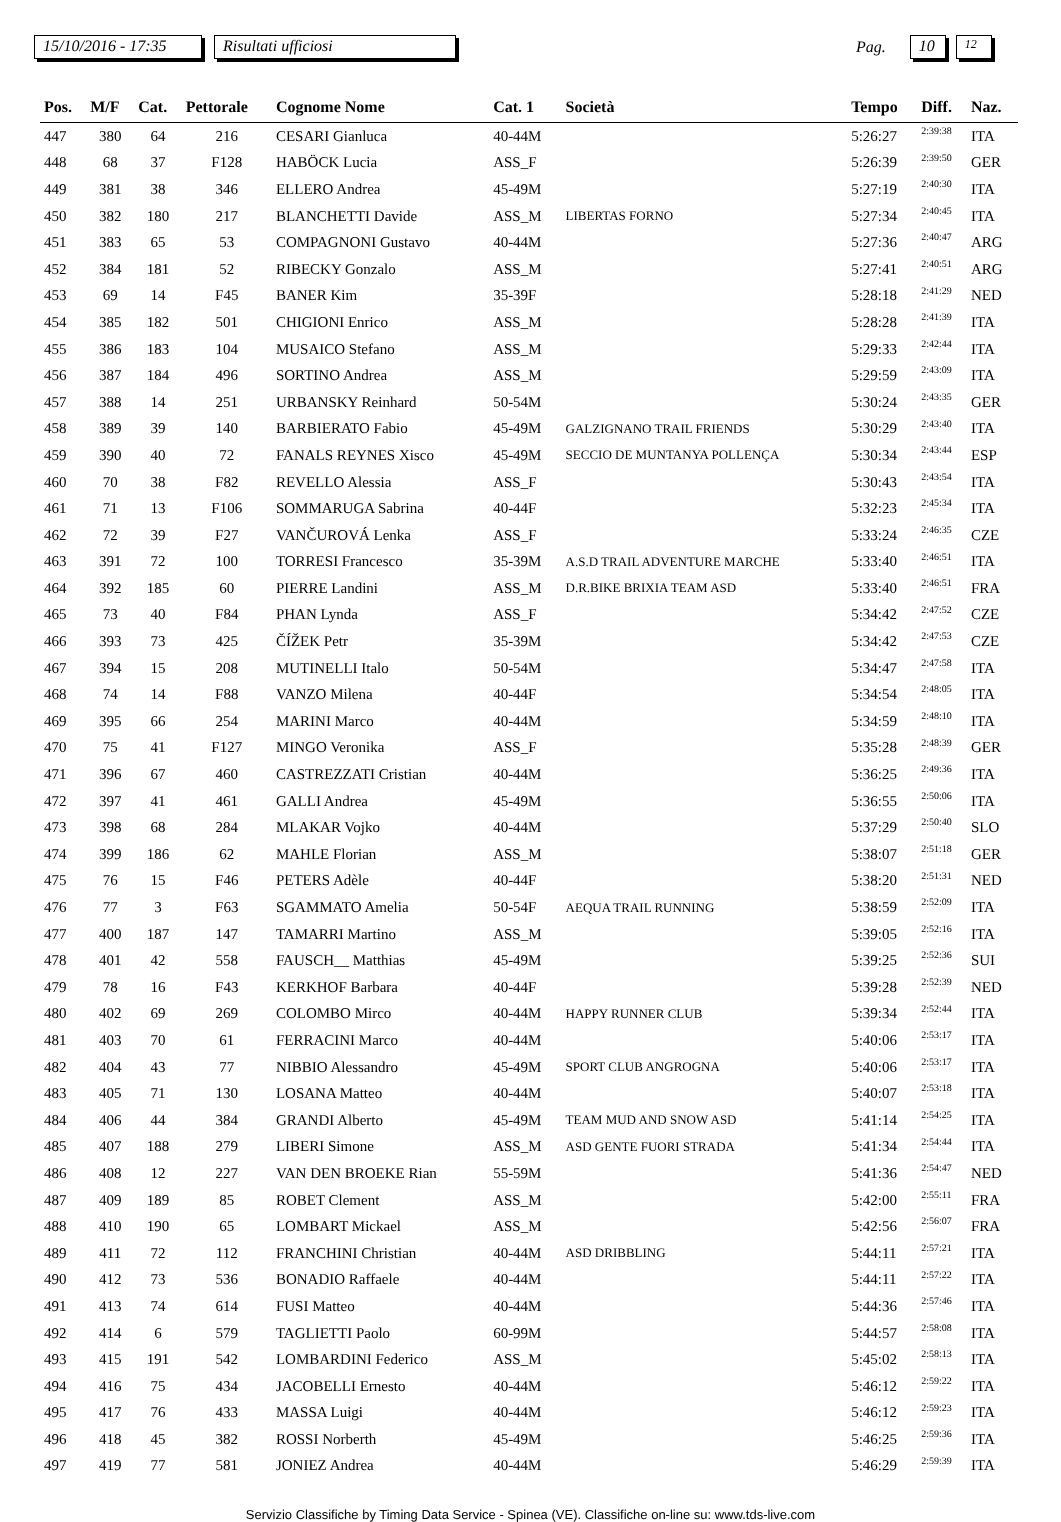15/10/2016 - 17:35 Risultati ufficiosi Pag. 10 12
| Pos. | M/F | Cat. | Pettorale | Cognome Nome | Cat. 1 | Società | Tempo | Diff. | Naz. |
| --- | --- | --- | --- | --- | --- | --- | --- | --- | --- |
| 447 | 380 | 64 | 216 | CESARI Gianluca | 40-44M | | 5:26:27 | 2:39:38 | ITA |
| 448 | 68 | 37 | F128 | HABÖCK Lucia | ASS_F | | 5:26:39 | 2:39:50 | GER |
| 449 | 381 | 38 | 346 | ELLERO Andrea | 45-49M | | 5:27:19 | 2:40:30 | ITA |
| 450 | 382 | 180 | 217 | BLANCHETTI Davide | ASS_M | LIBERTAS FORNO | 5:27:34 | 2:40:45 | ITA |
| 451 | 383 | 65 | 53 | COMPAGNONI Gustavo | 40-44M | | 5:27:36 | 2:40:47 | ARG |
| 452 | 384 | 181 | 52 | RIBECKY Gonzalo | ASS_M | | 5:27:41 | 2:40:51 | ARG |
| 453 | 69 | 14 | F45 | BANER Kim | 35-39F | | 5:28:18 | 2:41:29 | NED |
| 454 | 385 | 182 | 501 | CHIGIONI Enrico | ASS_M | | 5:28:28 | 2:41:39 | ITA |
| 455 | 386 | 183 | 104 | MUSAICO Stefano | ASS_M | | 5:29:33 | 2:42:44 | ITA |
| 456 | 387 | 184 | 496 | SORTINO Andrea | ASS_M | | 5:29:59 | 2:43:09 | ITA |
| 457 | 388 | 14 | 251 | URBANSKY Reinhard | 50-54M | | 5:30:24 | 2:43:35 | GER |
| 458 | 389 | 39 | 140 | BARBIERATO Fabio | 45-49M | GALZIGNANO TRAIL FRIENDS | 5:30:29 | 2:43:40 | ITA |
| 459 | 390 | 40 | 72 | FANALS REYNES Xisco | 45-49M | SECCIO DE MUNTANYA POLLENÇA | 5:30:34 | 2:43:44 | ESP |
| 460 | 70 | 38 | F82 | REVELLO Alessia | ASS_F | | 5:30:43 | 2:43:54 | ITA |
| 461 | 71 | 13 | F106 | SOMMARUGA Sabrina | 40-44F | | 5:32:23 | 2:45:34 | ITA |
| 462 | 72 | 39 | F27 | VANČUROVÁ Lenka | ASS_F | | 5:33:24 | 2:46:35 | CZE |
| 463 | 391 | 72 | 100 | TORRESI Francesco | 35-39M | A.S.D TRAIL ADVENTURE MARCHE | 5:33:40 | 2:46:51 | ITA |
| 464 | 392 | 185 | 60 | PIERRE Landini | ASS_M | D.R.BIKE BRIXIA TEAM ASD | 5:33:40 | 2:46:51 | FRA |
| 465 | 73 | 40 | F84 | PHAN Lynda | ASS_F | | 5:34:42 | 2:47:52 | CZE |
| 466 | 393 | 73 | 425 | ČÍŽEK Petr | 35-39M | | 5:34:42 | 2:47:53 | CZE |
| 467 | 394 | 15 | 208 | MUTINELLI Italo | 50-54M | | 5:34:47 | 2:47:58 | ITA |
| 468 | 74 | 14 | F88 | VANZO Milena | 40-44F | | 5:34:54 | 2:48:05 | ITA |
| 469 | 395 | 66 | 254 | MARINI Marco | 40-44M | | 5:34:59 | 2:48:10 | ITA |
| 470 | 75 | 41 | F127 | MINGO Veronika | ASS_F | | 5:35:28 | 2:48:39 | GER |
| 471 | 396 | 67 | 460 | CASTREZZATI Cristian | 40-44M | | 5:36:25 | 2:49:36 | ITA |
| 472 | 397 | 41 | 461 | GALLI Andrea | 45-49M | | 5:36:55 | 2:50:06 | ITA |
| 473 | 398 | 68 | 284 | MLAKAR Vojko | 40-44M | | 5:37:29 | 2:50:40 | SLO |
| 474 | 399 | 186 | 62 | MAHLE Florian | ASS_M | | 5:38:07 | 2:51:18 | GER |
| 475 | 76 | 15 | F46 | PETERS Adèle | 40-44F | | 5:38:20 | 2:51:31 | NED |
| 476 | 77 | 3 | F63 | SGAMMATO Amelia | 50-54F | AEQUA TRAIL RUNNING | 5:38:59 | 2:52:09 | ITA |
| 477 | 400 | 187 | 147 | TAMARRI Martino | ASS_M | | 5:39:05 | 2:52:16 | ITA |
| 478 | 401 | 42 | 558 | FAUSCH__ Matthias | 45-49M | | 5:39:25 | 2:52:36 | SUI |
| 479 | 78 | 16 | F43 | KERKHOF Barbara | 40-44F | | 5:39:28 | 2:52:39 | NED |
| 480 | 402 | 69 | 269 | COLOMBO Mirco | 40-44M | HAPPY RUNNER CLUB | 5:39:34 | 2:52:44 | ITA |
| 481 | 403 | 70 | 61 | FERRACINI Marco | 40-44M | | 5:40:06 | 2:53:17 | ITA |
| 482 | 404 | 43 | 77 | NIBBIO Alessandro | 45-49M | SPORT CLUB ANGROGNA | 5:40:06 | 2:53:17 | ITA |
| 483 | 405 | 71 | 130 | LOSANA Matteo | 40-44M | | 5:40:07 | 2:53:18 | ITA |
| 484 | 406 | 44 | 384 | GRANDI Alberto | 45-49M | TEAM MUD AND SNOW ASD | 5:41:14 | 2:54:25 | ITA |
| 485 | 407 | 188 | 279 | LIBERI Simone | ASS_M | ASD GENTE FUORI STRADA | 5:41:34 | 2:54:44 | ITA |
| 486 | 408 | 12 | 227 | VAN DEN BROEKE Rian | 55-59M | | 5:41:36 | 2:54:47 | NED |
| 487 | 409 | 189 | 85 | ROBET Clement | ASS_M | | 5:42:00 | 2:55:11 | FRA |
| 488 | 410 | 190 | 65 | LOMBART Mickael | ASS_M | | 5:42:56 | 2:56:07 | FRA |
| 489 | 411 | 72 | 112 | FRANCHINI Christian | 40-44M | ASD DRIBBLING | 5:44:11 | 2:57:21 | ITA |
| 490 | 412 | 73 | 536 | BONADIO Raffaele | 40-44M | | 5:44:11 | 2:57:22 | ITA |
| 491 | 413 | 74 | 614 | FUSI Matteo | 40-44M | | 5:44:36 | 2:57:46 | ITA |
| 492 | 414 | 6 | 579 | TAGLIETTI Paolo | 60-99M | | 5:44:57 | 2:58:08 | ITA |
| 493 | 415 | 191 | 542 | LOMBARDINI Federico | ASS_M | | 5:45:02 | 2:58:13 | ITA |
| 494 | 416 | 75 | 434 | JACOBELLI Ernesto | 40-44M | | 5:46:12 | 2:59:22 | ITA |
| 495 | 417 | 76 | 433 | MASSA Luigi | 40-44M | | 5:46:12 | 2:59:23 | ITA |
| 496 | 418 | 45 | 382 | ROSSI Norberth | 45-49M | | 5:46:25 | 2:59:36 | ITA |
| 497 | 419 | 77 | 581 | JONIEZ Andrea | 40-44M | | 5:46:29 | 2:59:39 | ITA |
Servizio Classifiche by Timing Data Service - Spinea (VE). Classifiche on-line su: www.tds-live.com